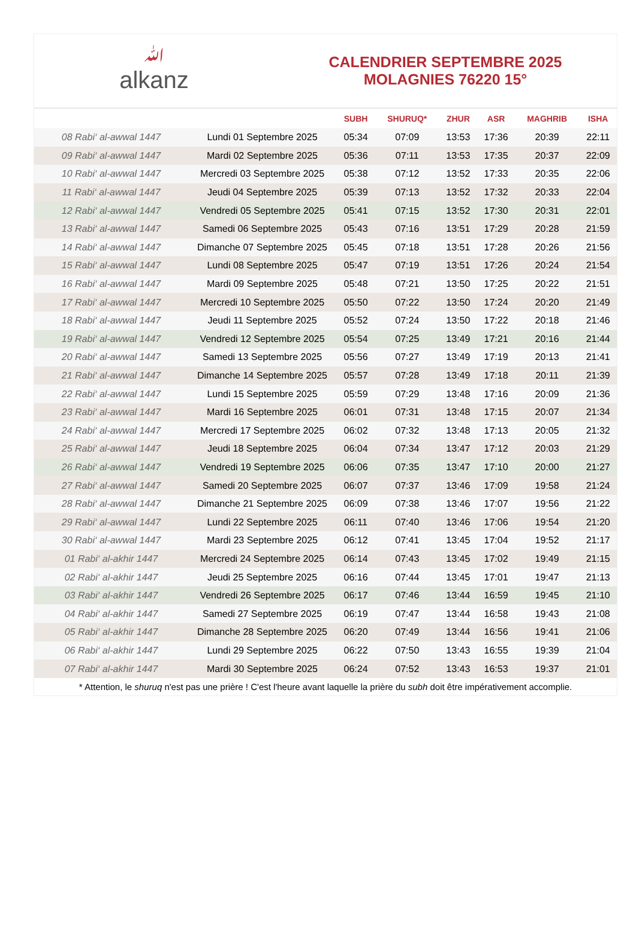ﷲalkanz
CALENDRIER SEPTEMBRE 2025
MOLAGNIES 76220 15°
| | | SUBH | SHURUQ* | ZHUR | ASR | MAGHRIB | ISHA |
| --- | --- | --- | --- | --- | --- | --- | --- |
| 08 Rabi‘ al-awwal 1447 | Lundi 01 Septembre 2025 | 05:34 | 07:09 | 13:53 | 17:36 | 20:39 | 22:11 |
| 09 Rabi‘ al-awwal 1447 | Mardi 02 Septembre 2025 | 05:36 | 07:11 | 13:53 | 17:35 | 20:37 | 22:09 |
| 10 Rabi‘ al-awwal 1447 | Mercredi 03 Septembre 2025 | 05:38 | 07:12 | 13:52 | 17:33 | 20:35 | 22:06 |
| 11 Rabi‘ al-awwal 1447 | Jeudi 04 Septembre 2025 | 05:39 | 07:13 | 13:52 | 17:32 | 20:33 | 22:04 |
| 12 Rabi‘ al-awwal 1447 | Vendredi 05 Septembre 2025 | 05:41 | 07:15 | 13:52 | 17:30 | 20:31 | 22:01 |
| 13 Rabi‘ al-awwal 1447 | Samedi 06 Septembre 2025 | 05:43 | 07:16 | 13:51 | 17:29 | 20:28 | 21:59 |
| 14 Rabi‘ al-awwal 1447 | Dimanche 07 Septembre 2025 | 05:45 | 07:18 | 13:51 | 17:28 | 20:26 | 21:56 |
| 15 Rabi‘ al-awwal 1447 | Lundi 08 Septembre 2025 | 05:47 | 07:19 | 13:51 | 17:26 | 20:24 | 21:54 |
| 16 Rabi‘ al-awwal 1447 | Mardi 09 Septembre 2025 | 05:48 | 07:21 | 13:50 | 17:25 | 20:22 | 21:51 |
| 17 Rabi‘ al-awwal 1447 | Mercredi 10 Septembre 2025 | 05:50 | 07:22 | 13:50 | 17:24 | 20:20 | 21:49 |
| 18 Rabi‘ al-awwal 1447 | Jeudi 11 Septembre 2025 | 05:52 | 07:24 | 13:50 | 17:22 | 20:18 | 21:46 |
| 19 Rabi‘ al-awwal 1447 | Vendredi 12 Septembre 2025 | 05:54 | 07:25 | 13:49 | 17:21 | 20:16 | 21:44 |
| 20 Rabi‘ al-awwal 1447 | Samedi 13 Septembre 2025 | 05:56 | 07:27 | 13:49 | 17:19 | 20:13 | 21:41 |
| 21 Rabi‘ al-awwal 1447 | Dimanche 14 Septembre 2025 | 05:57 | 07:28 | 13:49 | 17:18 | 20:11 | 21:39 |
| 22 Rabi‘ al-awwal 1447 | Lundi 15 Septembre 2025 | 05:59 | 07:29 | 13:48 | 17:16 | 20:09 | 21:36 |
| 23 Rabi‘ al-awwal 1447 | Mardi 16 Septembre 2025 | 06:01 | 07:31 | 13:48 | 17:15 | 20:07 | 21:34 |
| 24 Rabi‘ al-awwal 1447 | Mercredi 17 Septembre 2025 | 06:02 | 07:32 | 13:48 | 17:13 | 20:05 | 21:32 |
| 25 Rabi‘ al-awwal 1447 | Jeudi 18 Septembre 2025 | 06:04 | 07:34 | 13:47 | 17:12 | 20:03 | 21:29 |
| 26 Rabi‘ al-awwal 1447 | Vendredi 19 Septembre 2025 | 06:06 | 07:35 | 13:47 | 17:10 | 20:00 | 21:27 |
| 27 Rabi‘ al-awwal 1447 | Samedi 20 Septembre 2025 | 06:07 | 07:37 | 13:46 | 17:09 | 19:58 | 21:24 |
| 28 Rabi‘ al-awwal 1447 | Dimanche 21 Septembre 2025 | 06:09 | 07:38 | 13:46 | 17:07 | 19:56 | 21:22 |
| 29 Rabi‘ al-awwal 1447 | Lundi 22 Septembre 2025 | 06:11 | 07:40 | 13:46 | 17:06 | 19:54 | 21:20 |
| 30 Rabi‘ al-awwal 1447 | Mardi 23 Septembre 2025 | 06:12 | 07:41 | 13:45 | 17:04 | 19:52 | 21:17 |
| 01 Rabi‘ al-akhir 1447 | Mercredi 24 Septembre 2025 | 06:14 | 07:43 | 13:45 | 17:02 | 19:49 | 21:15 |
| 02 Rabi‘ al-akhir 1447 | Jeudi 25 Septembre 2025 | 06:16 | 07:44 | 13:45 | 17:01 | 19:47 | 21:13 |
| 03 Rabi‘ al-akhir 1447 | Vendredi 26 Septembre 2025 | 06:17 | 07:46 | 13:44 | 16:59 | 19:45 | 21:10 |
| 04 Rabi‘ al-akhir 1447 | Samedi 27 Septembre 2025 | 06:19 | 07:47 | 13:44 | 16:58 | 19:43 | 21:08 |
| 05 Rabi‘ al-akhir 1447 | Dimanche 28 Septembre 2025 | 06:20 | 07:49 | 13:44 | 16:56 | 19:41 | 21:06 |
| 06 Rabi‘ al-akhir 1447 | Lundi 29 Septembre 2025 | 06:22 | 07:50 | 13:43 | 16:55 | 19:39 | 21:04 |
| 07 Rabi‘ al-akhir 1447 | Mardi 30 Septembre 2025 | 06:24 | 07:52 | 13:43 | 16:53 | 19:37 | 21:01 |
* Attention, le shuruq n'est pas une prière ! C'est l'heure avant laquelle la prière du subh doit être impérativement accomplie.